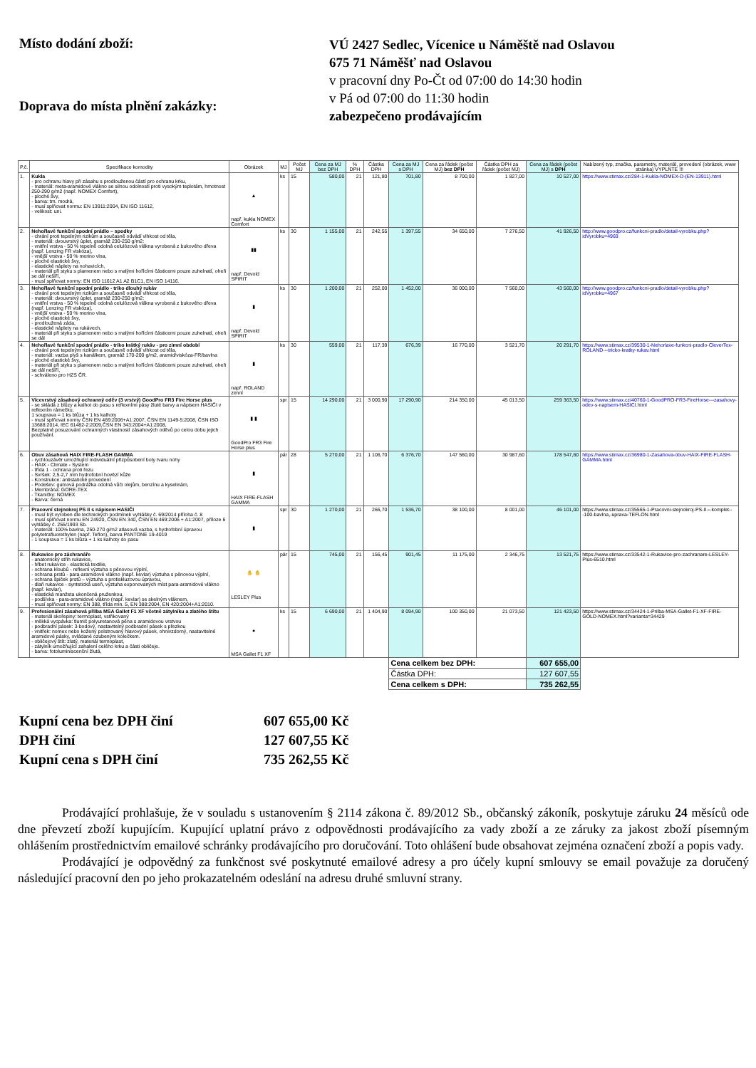Místo dodání zboží:
Doprava do místa plnění zakázky:
VÚ 2427 Sedlec, Vícenice u Náměště nad Oslavou
675 71 Náměšť nad Oslavou
v pracovní dny Po-Čt od 07:00 do 14:30 hodin
v Pá od 07:00 do 11:30 hodin
zabezpečeno prodávajícím
| P.č. | Specifikace komodity | Obrázek | MJ | Počet MJ | Cena za MJ bez DPH | % DPH | Částka DPH | Cena za MJ s DPH | Cena za řádek (počet MJ) bez DPH | Částka DPH za řádek (počet MJ) | Cena za řádek (počet MJ) s DPH | Nabízený typ, značka, parametry, materiál, provedení (obrázek, www stránka) VYPLŇTE !!! |
| --- | --- | --- | --- | --- | --- | --- | --- | --- | --- | --- | --- | --- |
| 1. | Kukla - pro ochranu hlavy při zásahu s prodlouženou částí pro ochranu krku, - materiál: meta-aramidové vlákno se silnou odolností proti vysokým teplotám, hmotnost 250-290 g/m2 (např. NOMEX Comfort), - ploché švy, - barva: tm. modrá, - musí splňovat normu: EN 13911:2004, EN ISO 11612, - velikost: uni. | ▲ např. kukla NOMEX Comfort | ks | 15 | 580,00 | 21 | 121,80 | 701,80 | 8 700,00 | 1 827,00 | 10 527,00 | https://www.stimax.cz/284-1-Kukla-NOMEX-D-(EN-13911).html |
| 2. | Nehořlavé funkční spodní prádlo – spodky - chrání proti tepelným rizikům a současně odvádí vlhkost od těla, - materiál: dvouvrstvý úplet, gramáž 230-250 g/m2: - vnitřní vrstva - 50 % tepelně odolná celulózová vlákna vyrobená z bukového dřeva (např. Lenzing FR viskóza), - vnější vrstva - 50 % merino vlna, - ploché elastické švy, - elastické náplety na nohavicích, - materiál při styku s plamenem nebo s malými hořícími částicemi pouze zuhelnatí, oheň se dál nešíří, - musí splňovat normy: EN ISO 11612 A1 A2 B1C1, EN ISO 14116. | ▮▮ např. Devold SPIRIT | ks | 30 | 1 155,00 | 21 | 242,55 | 1 397,55 | 34 650,00 | 7 276,50 | 41 926,50 | http://www.goodpro.cz/funkcni-pradlo/detail-vyrobku.php?idVyrobku=4969 |
| 3. | Nehořlavé funkční spodní prádlo - triko dlouhý rukáv - chrání proti tepelným rizikům a současně odvádí vlhkost od těla, - materiál: dvouvrstvý úplet, gramáž 230-250 g/m2: - vnitřní vrstva - 50 % tepelně odolná celulózová vlákna vyrobená z bukového dřeva (např. Lenzing FR viskóza), - vnější vrstva - 50 % merino vlna, - ploché elastické švy, - prodloužená záda, - elastické náplety na rukávech, - materiál při styku s plamenem nebo s malými hořícími částicemi pouze zuhelnatí, oheň se dál | ▮ např. Devold SPIRIT | ks | 30 | 1 200,00 | 21 | 252,00 | 1 452,00 | 36 000,00 | 7 560,00 | 43 560,00 | http://www.goodpro.cz/funkcni-pradlo/detail-vyrobku.php?idVyrobku=4967 |
| 4. | Nehořlavé funkční spodní prádlo - triko krátký rukáv - pro zimní období - chrání proti tepelným rizikům a současně odvádí vlhkost od těla, - materiál: vazba plyš s kanálkem, gramáž 170-200 g/m2, aramid/viskóza-FR/bavlna - ploché elastické švy, - materiál při styku s plamenem nebo s malými hořícími částicemi pouze zuhelnatí, oheň se dál nešíří, - schváleno pro HZS ČR. | ▮ např. ROLAND zimní | ks | 30 | 559,00 | 21 | 117,39 | 676,39 | 16 770,00 | 3 521,70 | 20 291,70 | https://www.stimax.cz/39530-1-Nehorlave-funkcni-pradlo-CleverTex-ROLAND---tricko-kratky-rukav.html |
| 5. | Vícevrstvý zásahový ochranný oděv (3 vrstvý) GoodPro FR3 Fire Horse plus - se skládá z blůzy a kalhot do pasu s reflexními pásy žluté barvy a nápisem HASIČI v reflexním rámečku, 1 souprava = 1 ks blůza + 1 ks kalhoty - musí splňovat normy ČSN EN 469:2006+A1:2007, ČSN EN 1149-5:2008, ČSN ISO 13688:2014, IEC 61482-2:2009,ČSN EN 343:2004+A1:2008, Bezplatné posuzování ochranných vlastností zásahových oděvů po celou dobu jejich používání. | ▮ ▮ GoodPro FR3 Fire Horse plus | spr | 15 | 14 290,00 | 21 | 3 000,90 | 17 290,90 | 214 350,00 | 45 013,50 | 259 363,50 | https://www.stimax.cz/40760-1-GoodPRO-FR3-FireHorse---zasahovy-odev-s-napisem-HASICI.html |
| 6. | Obuv zásahová HAIX FIRE-FLASH GAMMA - rychlouzávěr umožňující individuální přizpůsobení boty tvaru nohy - HAIX - Climate - System - třída 1 - ochrana proti řezu - Svršek: 2,5-2,7 mm hydrofobní hovězí kůže - Konstrukce: antistatické provedení - Podešev: gumová podrážka odolná vůči olejům, benzínu a kyselinám, - Membrána: GORE-TEX - Tkaničky: NOMEX - Barva: černá | ▮ HAIX FIRE-FLASH GAMMA | pár | 28 | 5 270,00 | 21 | 1 106,70 | 6 376,70 | 147 560,00 | 30 987,60 | 178 547,60 | https://www.stimax.cz/36980-1-Zasahova-obuv-HAIX-FIRE-FLASH-GAMMA.html |
| 7. | Pracovní stejnokroj PS II s nápisem HASIČI - musí být vyroben dle technických podmínek vyhlášky č. 69/2014 příloha č. 8 - musí splňovat normu EN 24920, ČSN EN 340, ČSN EN 469:2006 + A1:2007, příloze 6 vyhlášky č. 255/1993 Sb. - materiál: 100% bavlna, 250-270 g/m2 atlasová vazba, s hydrofobní úpravou polytetrafluorethylen (např. Teflon), barva PANTONE 19-4019 - 1 souprava = 1 ks blůza + 1 ks kalhoty do pasu | ▮ | spr | 30 | 1 270,00 | 21 | 266,70 | 1 536,70 | 38 100,00 | 8 001,00 | 46 101,00 | https://www.stimax.cz/35565-1-Pracovni-stejnokroj-PS-II---komplet---100-bavlna,-uprava-TEFLON.html |
| 8. | Rukavice pro záchranáře - anatomický střih rukavice, - hřbet rukavice - elastická textilie, - ochrana kloubů - reflexní výztuha s pěnovou výplní, - ochrana prstů - para-aramidové vlákno (např. kevlar) výztuha s pěnovou výplní, - ochrana špiček prstů – výztuha s protiskluzovou úpravou, - dlaň rukavice - syntetická useň, výztuha exponovaných míst para-aramidové vlákno (např. kevlar), - elastická manžeta ukončená pruženkou, - podšívka - para-aramidové vlákno (např. kevlar) se skelným vláknem, - musí splňovat normy: EN 388, třída min. 5, EN 388:2004, EN 420:2004+A1:2010. | ✋ ✋ LESLEY Plus | pár | 15 | 745,00 | 21 | 156,45 | 901,45 | 11 175,00 | 2 346,75 | 13 521,75 | https://www.stimax.cz/33542-1-Rukavice-pro-zachranare-LESLEY-Plus-6510.html |
| 9. | Profesionální zásahová přilba MSA Gallet F1 XF včetně zátylníku a zlatého štítu - materiál skořepiny: termoplast, vstřikovaný - měkká vycpávka: tlumič polyuretanová pěna s aramidovou vrstvou - podbradní pásek: 3-bodový, nastavitelný podbradní pásek s přezkou - vnitřek: nomex nebo kožený polstrovaný hlavový pásek, ohnivzdorný, nastavitelné aramidové pásky, ovládané ozubeným kolečkem. - obličejový štít: zlatý, materiál termoplast, - zátylník umožňující zahalení celého krku a části obličeje. - barva: fotoluminiscenční žlutá, | ● MSA Gallet F1 XF | ks | 15 | 6 690,00 | 21 | 1 404,90 | 8 094,90 | 100 350,00 | 21 073,50 | 121 423,50 | https://www.stimax.cz/34424-1-Prilba-MSA-Gallet-F1-XF-FIRE-GOLD-NOMEX.html?varianta=34429 |
| | | | | | | | | Cena celkem bez DPH: | | | 607 655,00 | |
| | | | | | | | | Částka DPH: | | | 127 607,55 | |
| | | | | | | | | Cena celkem s DPH: | | | 735 262,55 | |
Kupní cena bez DPH činí
607 655,00 Kč
DPH činí
127 607,55 Kč
Kupní cena s DPH činí
735 262,55 Kč
Prodávající prohlašuje, že v souladu s ustanovením § 2114 zákona č. 89/2012 Sb., občanský zákoník, poskytuje záruku 24 měsíců ode dne převzetí zboží kupujícím. Kupující uplatní právo z odpovědnosti prodávajícího za vady zboží a ze záruky za jakost zboží písemným ohlášením prostřednictvím emailové schránky prodávajícího pro doručování. Toto ohlášení bude obsahovat zejména označení zboží a popis vady.
Prodávající je odpovědný za funkčnost své poskytnuté emailové adresy a pro účely kupní smlouvy se email považuje za doručený následující pracovní den po jeho prokazatelném odeslání na adresu druhé smluvní strany.